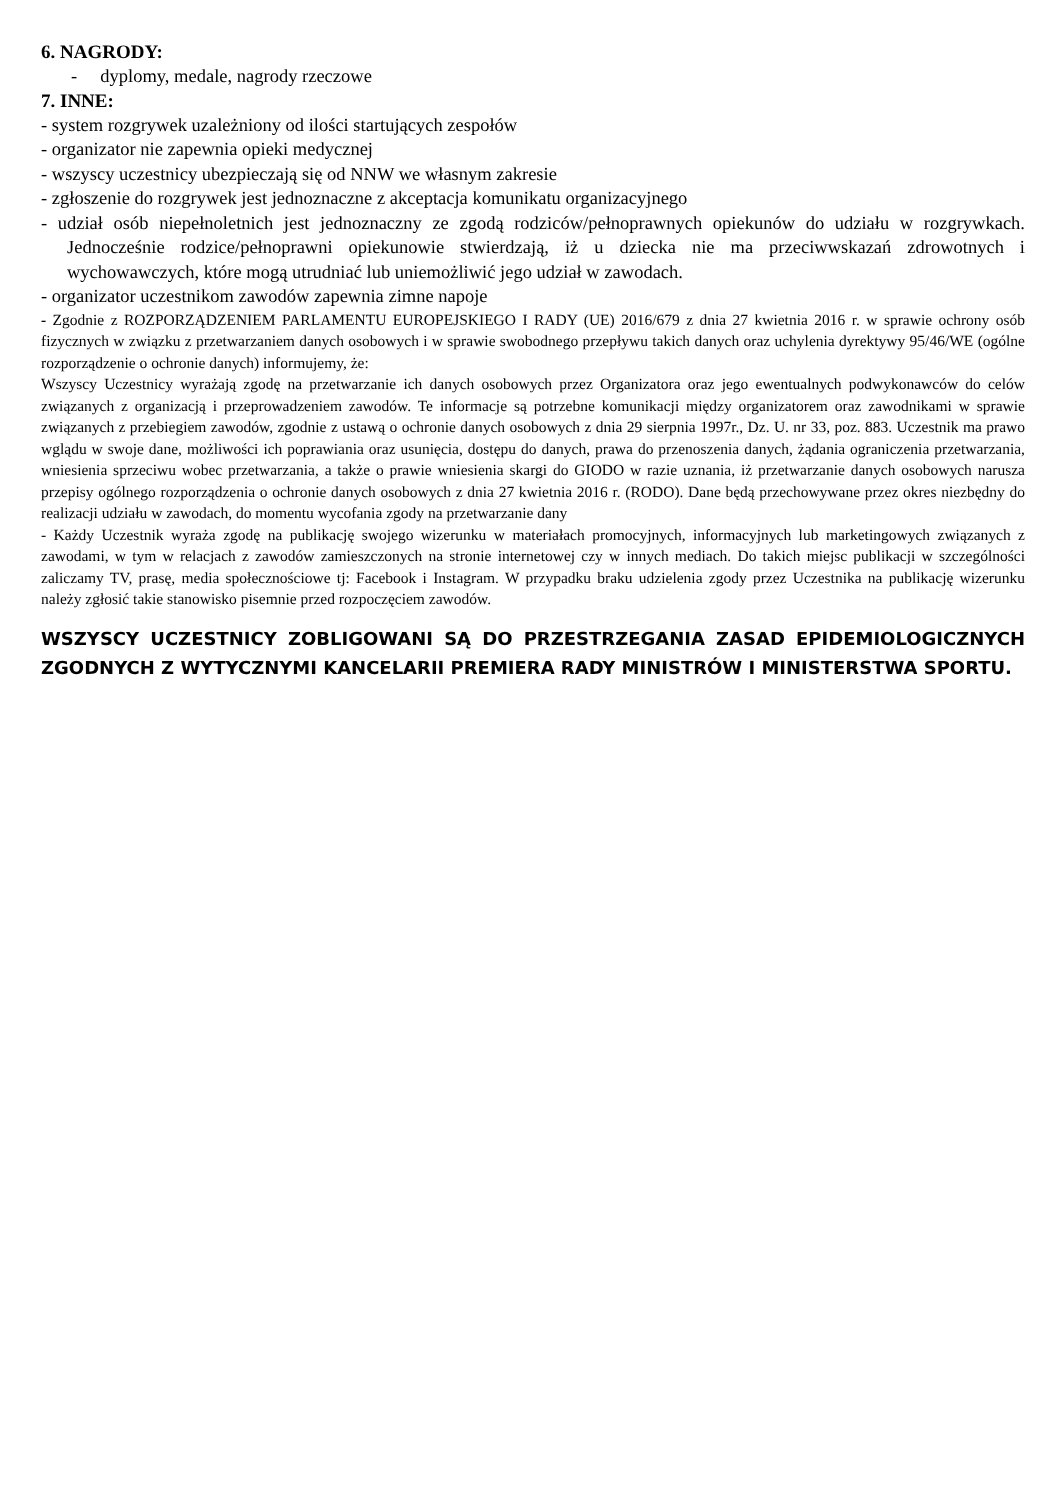6. NAGRODY:
- dyplomy, medale, nagrody rzeczowe
7. INNE:
- system rozgrywek uzależniony od ilości startujących zespołów
- organizator nie zapewnia opieki medycznej
- wszyscy uczestnicy ubezpieczają się od NNW we własnym zakresie
- zgłoszenie do rozgrywek jest jednoznaczne z akceptacja komunikatu organizacyjnego
- udział osób niepełnoletnich jest jednoznaczny ze zgodą rodziców/pełnoprawnych opiekunów do udziału w rozgrywkach. Jednocześnie rodzice/pełnoprawni opiekunowie stwierdzają, iż u dziecka nie ma przeciwwskazań zdrowotnych i wychowawczych, które mogą utrudniać lub uniemożliwić jego udział w zawodach.
- organizator uczestnikom zawodów zapewnia zimne napoje
- Zgodnie z ROZPORZĄDZENIEM PARLAMENTU EUROPEJSKIEGO I RADY (UE) 2016/679 z dnia 27 kwietnia 2016 r. w sprawie ochrony osób fizycznych w związku z przetwarzaniem danych osobowych i w sprawie swobodnego przepływu takich danych oraz uchylenia dyrektywy 95/46/WE (ogólne rozporządzenie o ochronie danych) informujemy, że:
Wszyscy Uczestnicy wyrażają zgodę na przetwarzanie ich danych osobowych przez Organizatora oraz jego ewentualnych podwykonawców do celów związanych z organizacją i przeprowadzeniem zawodów. Te informacje są potrzebne komunikacji między organizatorem oraz zawodnikami w sprawie związanych z przebiegiem zawodów, zgodnie z ustawą o ochronie danych osobowych z dnia 29 sierpnia 1997r., Dz. U. nr 33, poz. 883. Uczestnik ma prawo wglądu w swoje dane, możliwości ich poprawiania oraz usunięcia, dostępu do danych, prawa do przenoszenia danych, żądania ograniczenia przetwarzania, wniesienia sprzeciwu wobec przetwarzania, a także o prawie wniesienia skargi do GIODO w razie uznania, iż przetwarzanie danych osobowych narusza przepisy ogólnego rozporządzenia o ochronie danych osobowych z dnia 27 kwietnia 2016 r. (RODO). Dane będą przechowywane przez okres niezbędny do realizacji udziału w zawodach, do momentu wycofania zgody na przetwarzanie dany
- Każdy Uczestnik wyraża zgodę na publikację swojego wizerunku w materiałach promocyjnych, informacyjnych lub marketingowych związanych z zawodami, w tym w relacjach z zawodów zamieszczonych na stronie internetowej czy w innych mediach. Do takich miejsc publikacji w szczególności zaliczamy TV, prasę, media społecznościowe tj: Facebook i Instagram. W przypadku braku udzielenia zgody przez Uczestnika na publikację wizerunku należy zgłosić takie stanowisko pisemnie przed rozpoczęciem zawodów.
WSZYSCY UCZESTNICY ZOBLIGOWANI SĄ DO PRZESTRZEGANIA ZASAD EPIDEMIOLOGICZNYCH ZGODNYCH Z WYTYCZNYMI KANCELARII PREMIERA RADY MINISTRÓW I MINISTERSTWA SPORTU.